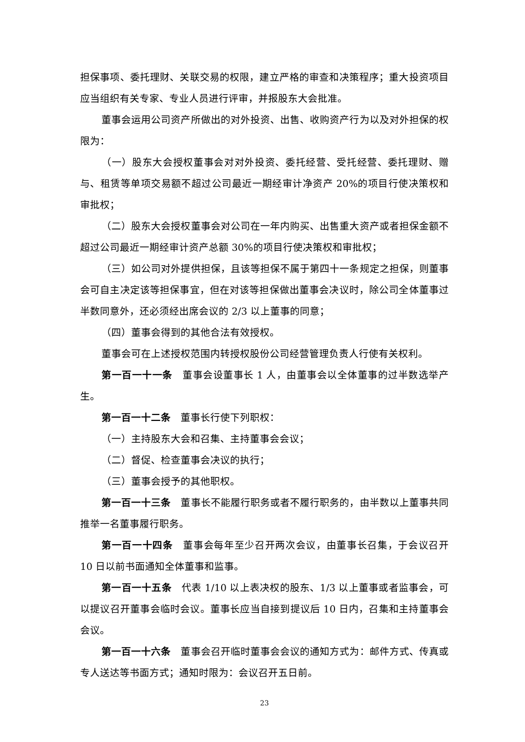担保事项、委托理财、关联交易的权限，建立严格的审查和决策程序；重大投资项目应当组织有关专家、专业人员进行评审，并报股东大会批准。
董事会运用公司资产所做出的对外投资、出售、收购资产行为以及对外担保的权限为：
（一）股东大会授权董事会对对外投资、委托经营、受托经营、委托理财、赠与、租赁等单项交易额不超过公司最近一期经审计净资产 20%的项目行使决策权和审批权；
（二）股东大会授权董事会对公司在一年内购买、出售重大资产或者担保金额不超过公司最近一期经审计资产总额 30%的项目行使决策权和审批权；
（三）如公司对外提供担保，且该等担保不属于第四十一条规定之担保，则董事会可自主决定该等担保事宜，但在对该等担保做出董事会决议时，除公司全体董事过半数同意外，还必须经出席会议的 2/3 以上董事的同意；
（四）董事会得到的其他合法有效授权。
董事会可在上述授权范围内转授权股份公司经营管理负责人行使有关权利。
第一百一十一条　董事会设董事长 1 人，由董事会以全体董事的过半数选举产生。
第一百一十二条　董事长行使下列职权：
（一）主持股东大会和召集、主持董事会会议；
（二）督促、检查董事会决议的执行；
（三）董事会授予的其他职权。
第一百一十三条　董事长不能履行职务或者不履行职务的，由半数以上董事共同推举一名董事履行职务。
第一百一十四条　董事会每年至少召开两次会议，由董事长召集，于会议召开 10 日以前书面通知全体董事和监事。
第一百一十五条　代表 1/10 以上表决权的股东、1/3 以上董事或者监事会，可以提议召开董事会临时会议。董事长应当自接到提议后 10 日内，召集和主持董事会会议。
第一百一十六条　董事会召开临时董事会会议的通知方式为：邮件方式、传真或专人送达等书面方式；通知时限为：会议召开五日前。
23